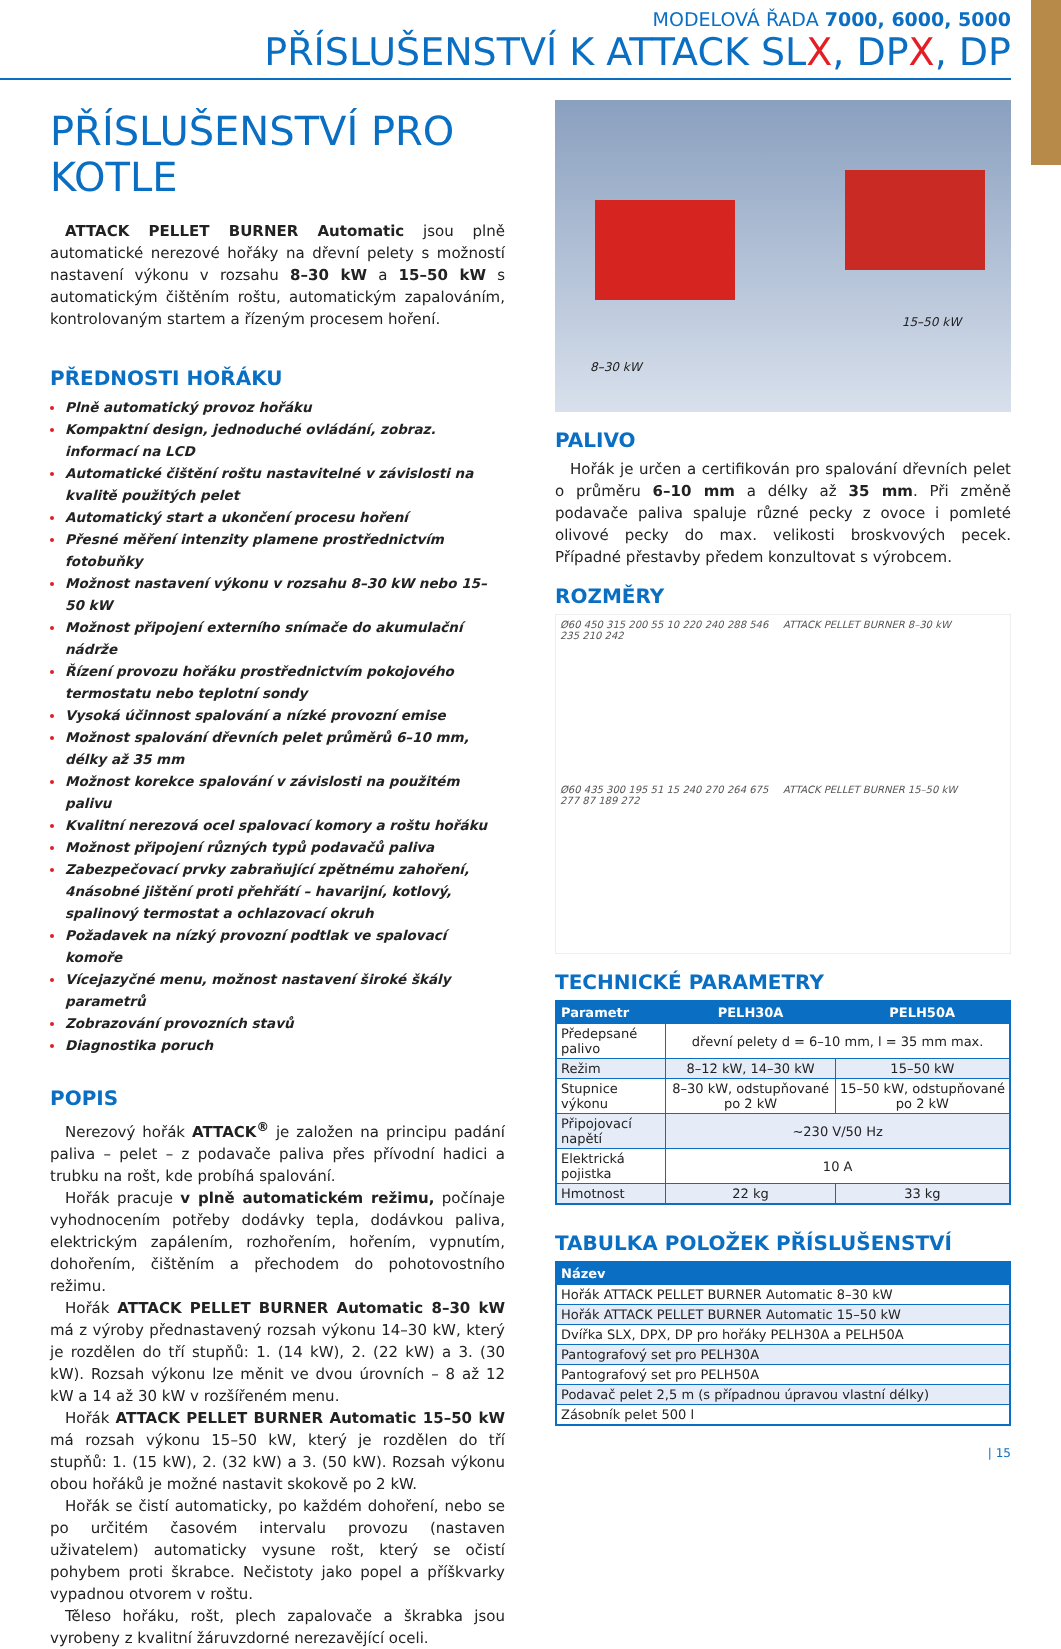MODELOVÁ ŘADA 7000, 6000, 5000
PŘÍSLUŠENSTVÍ K ATTACK SLX, DPX, DP
PŘÍSLUŠENSTVÍ PRO KOTLE
ATTACK PELLET BURNER Automatic jsou plně automatické nerezové hořáky na dřevní pelety s možností nastavení výkonu v rozsahu 8–30 kW a 15–50 kW s automatickým čištěním roštu, automatickým zapalováním, kontrolovaným startem a řízeným procesem hoření.
PŘEDNOSTI HOŘÁKU
Plně automatický provoz hořáku
Kompaktní design, jednoduché ovládání, zobraz. informací na LCD
Automatické čištění roštu nastavitelné v závislosti na kvalitě použitých pelet
Automatický start a ukončení procesu hoření
Přesné měření intenzity plamene prostřednictvím fotobuňky
Možnost nastavení výkonu v rozsahu 8–30 kW nebo 15–50 kW
Možnost připojení externího snímače do akumulační nádrže
Řízení provozu hořáku prostřednictvím pokojového termostatu nebo teplotní sondy
Vysoká účinnost spalování a nízké provozní emise
Možnost spalování dřevních pelet průměrů 6–10 mm, délky až 35 mm
Možnost korekce spalování v závislosti na použitém palivu
Kvalitní nerezová ocel spalovací komory a roštu hořáku
Možnost připojení různých typů podavačů paliva
Zabezpečovací prvky zabraňující zpětnému zahoření, 4násobné jištění proti přehřátí – havarijní, kotlový, spalinový termostat a ochlazovací okruh
Požadavek na nízký provozní podtlak ve spalovací komoře
Vícejazyčné menu, možnost nastavení široké škály parametrů
Zobrazování provozních stavů
Diagnostika poruch
POPIS
Nerezový hořák ATTACK<sup>®</sup> je založen na principu padání paliva – pelet – z podavače paliva přes přívodní hadici a trubku na rošt, kde probíhá spalování.
Hořák pracuje v plně automatickém režimu, počínaje vyhodnocením potřeby dodávky tepla, dodávkou paliva, elektrickým zapálením, rozhořením, hořením, vypnutím, dohořením, čištěním a přechodem do pohotovostního režimu.
Hořák ATTACK PELLET BURNER Automatic 8–30 kW má z výroby přednastavený rozsah výkonu 14–30 kW, který je rozdělen do tří stupňů: 1. (14 kW), 2. (22 kW) a 3. (30 kW). Rozsah výkonu lze měnit ve dvou úrovních – 8 až 12 kW a 14 až 30 kW v rozšířeném menu.
Hořák ATTACK PELLET BURNER Automatic 15–50 kW má rozsah výkonu 15–50 kW, který je rozdělen do tří stupňů: 1. (15 kW), 2. (32 kW) a 3. (50 kW). Rozsah výkonu obou hořáků je možné nastavit skokově po 2 kW.
Hořák se čistí automaticky, po každém dohoření, nebo se po určitém časovém intervalu provozu (nastaven uživatelem) automaticky vysune rošt, který se očistí pohybem proti škrabce. Nečistoty jako popel a příškvarky vypadnou otvorem v roštu.
Těleso hořáku, rošt, plech zapalovače a škrabka jsou vyrobeny z kvalitní žáruvzdorné nerezavějící oceli.
8–30 kW
15–50 kW
PALIVO
Hořák je určen a certifikován pro spalování dřevních pelet o průměru 6–10 mm a délky až 35 mm. Při změně podavače paliva spaluje různé pecky z ovoce i pomleté olivové pecky do max. velikosti broskvových pecek. Případné přestavby předem konzultovat s výrobcem.
ROZMĚRY
Ø60 450 315 200 55 10 220 240 288 546 235 210 242
ATTACK PELLET BURNER 8–30 kW
Ø60 435 300 195 51 15 240 270 264 675 277 87 189 272
ATTACK PELLET BURNER 15–50 kW
TECHNICKÉ PARAMETRY
| Parametr | PELH30A | PELH50A |
| --- | --- | --- |
| Předepsané palivo | dřevní pelety d = 6–10 mm, l = 35 mm max. | |
| Režim | 8–12 kW, 14–30 kW | 15–50 kW |
| Stupnice výkonu | 8–30 kW, odstupňované po 2 kW | 15–50 kW, odstupňované po 2 kW |
| Připojovací napětí | ~230 V/50 Hz | |
| Elektrická pojistka | 10 A | |
| Hmotnost | 22 kg | 33 kg |
TABULKA POLOŽEK PŘÍSLUŠENSTVÍ
| Název |
| --- |
| Hořák ATTACK PELLET BURNER Automatic 8–30 kW |
| Hořák ATTACK PELLET BURNER Automatic 15–50 kW |
| Dvířka SLX, DPX, DP pro hořáky PELH30A a PELH50A |
| Pantografový set pro PELH30A |
| Pantografový set pro PELH50A |
| Podavač pelet 2,5 m (s případnou úpravou vlastní délky) |
| Zásobník pelet 500 l |
| 15